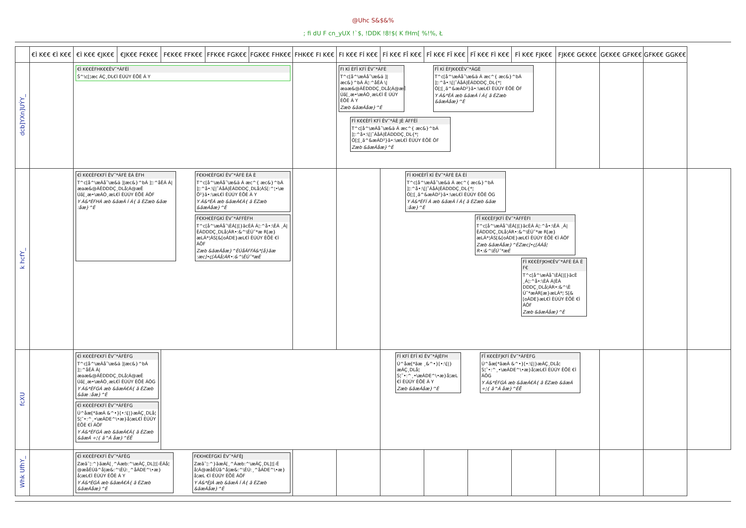@Uhc S&$&%
; fi dU F cn_yUX !`$, !DDK !8!$( K fHm[ %!%, Ł
| | €Ì K€€ €Ì K€€ | €Ì K€€ €JK€€ | €JK€€ F€K€€ | F€K€€ FFK€€ | FFK€€ FGK€€ | FGK€€ FHK€€ | FHK€€ FI K€€ | FI K€€ FÍ K€€ | FÍ K€€ FÎ K€€ | FÎ K€€ FÏ K€€ | FÏ K€€ FÌ K€€ | FÌ K€€ FJK€€ | FJK€€ G€K€€ | G€K€€ GFK€€ | GFK€€ GGK€€ | |
| --- | --- | --- | --- | --- | --- | --- | --- | --- | --- | --- | --- | --- | --- | --- | --- | --- |
| dcb]YXn]UÝY_ | | €Ì K€€ÈFHK€€ÊV˜*ÁFÈÌ Š^\c[¦æc ÁÇ¸DL€Ì ÈÚÚY ÈÖÈ Á Y | | | | | | FI KÍ ÈFÎ KFÍ ÊV˜*ÁFÈ T^c[å^\æÁå˜\æ&ä ]/æc&}^bÁ Á¦:^åÈÁ \/æaæ&@ÁÈDDDÇ¸DLå¦Á@æÈ Úã[¸æ•\æÁÒ¸æL€Ì È ÚÚY ÈÖÈ Á Y Zæb &ãæÁåæ}^È FÎ KÍ ÈFJK€€ÊV˜*ÁGÈ T^c[å^\æÁå˜\æ&ä Á æc^{ æc&}^bÁ ]¦:^å•:\[/˜ÁåÁ/ÈÁDDDÇ¸DL{*¦ Ò[¦[¸ã^&æÁD²}ã•:\æL€Ì ÈÚÚY ÈÖÈ ÔF Y Á&*ÈÁ æb &ãæÁ Í Á{ ã ÈZæb &ãæÁåæ}^È FÍ K€€ÈFÎ KFÍ ÊV˜*ÁÈ JÈ ÁFFÈÍ T^c[å^\æÁå˜\æ&ä Á æc^{ æc&}^bÁ ]¦:^å•:\[/˜ÁåÁ/ÈÁDDDÇ¸DL{*¦ Ò[¦[¸ã^&æÁD²}ã•:\æL€Ì ÈÚÚY ÈÖÈ ÔF Zæb &ãæÁåæ}^È | | | | | | | | |
| k hcfY_ | | €Ì K€€ÈF€KFÍ ÊV˜*ÁFÈ ÈÁ ÈFH T^c[å^\æÁå˜\æ&ä ]/æc&}^bÁ ]¦:^åÈÁ Á/æaæ&@ÁÈDDDÇ¸DLå¦Á@æÈ Úã[¸æ•\æÁÒ¸æL€Ì ÈÚÚY ÈÖÈ ÁÔF Y Á&*ÈFHÁ æb &ãæÁ Í Á{ ã ÈZæb &ãæ :åæ}^È F€KH€ÈFGKÍ ÊV˜*ÁFÈ ÈÁ È T^c[å^\æÁå˜\æ&ä Á æc^{ æc&}^bÁ ]¦:^å•:\[/˜ÁåÁ/ÈÁDDDÇ¸DLå¦ÁS[:^¦•\æ Ö²}ã•:\æL€Ì ÈÚÚY ÈÖÈ Á Y Y Á&*ÈÁ æb &ãæÁ€Á{ ã ÈZæb &ãæÁåæ}^È F€KH€ÈFGKÍ ÊV˜*ÁFFÈFH T^c[å^\æÁå˜\ÈÁ[/[}ãcÈÁ Á¦:^å•:\ÈÁ ¸Á/ÈÁDDDÇ¸DLå¦ÁR•:&^\ÈÚ˜*æ R[æ}æLÁ*¦ÁS[&[oÁDE}æL€Ì ÈÚÚY ÈÖÈ €Ì ÁÔF Zæb &ãæÁåæ}^ÈÚåÁFFÁ&*[å}ãæ :æc]•ç[ÁÁå¦ÁR•:&^\ÈÚ˜*æÈ | | | | | | | FÍ KH€ÈFÏ KÍ ÊV˜*ÁFÈ ÈÁ ÈÍ T^c[å^\æÁå˜\æ&ä Á æc^{ æc&}^bÁ ]¦:^å•:\[/˜ÁåÁ/ÈÁDDDÇ¸DL{*¦ Ò[¦[¸ã^&æÁD²}ã•:\æL€Ì ÈÚÚY ÈÖÈ ÔG Y Á&*ÈFÍ Á æb &ãæÁ Í Á{ ã ÈZæb &ãæ :åæ}^È FÏ K€€ÈFJKFÍ ÊV˜*ÁFFÈFI T^c[å^\æÁå˜\ÈÁ[/[}ãcÈÁ Á¦:^å•:\ÈÁ ¸Á/ÈÁDDDÇ¸DLå¦ÁR•:&^\ÈÚ˜*æ R[æ}æLÁ*¦ÁS[&[oÁDE}æL€Ì ÈÚÚY ÈÖÈ €Ì ÁÔF Zæb &ãæÁåæ}^ÈZæc]•ç[ÁÁå¦ R•:&^\ÈÚ˜*æÈ FÌ K€€ÈFJKH€ÊV˜*ÁFÈ ÈÁ È F€ T^c[å^\æÁå˜\ÈÁ[/[}ãcÈ ¸Á¦:^å•:\ÈÁ Á/ÈÁ DDDÇ¸DLå¦ÁR•:&^\È Ú˜*æÁR[æ}æLÁ*¦ S[&[oÁDE}æL€Ì ÈÚÚY ÈÖÈ €Ì ÁÔF Zæb &ãæÁåæ}^È | | | | | | | |
| fcXU | | €Ì K€€ÈF€KFÍ ÊV˜*ÁFÈFG T^c[å^\æÁå˜\æ&ä ]/æc&}^bÁ ]¦:^åÈÁ Á/æaæ&@ÁÈDDDÇ¸DLå¦Á@æÈ Úã[¸æ•\æÁÒ¸æL€Ì ÈÚÚY ÈÖÈ ÁÔG Y Á&*ÈFGÁ æb &ãæÁ€Á{ ã ÈZæb &ãæ :åæ}^È €Ì K€€ÈF€KFÍ ÊV˜*ÁFÈFG Ú^åæ[*ãæÁ &^•}[•:\[/}æÁÇ¸DLå¦ S¦˜•:^¸•\æÁDE^\•æ}å¦æL€Ì ÈÚÚY ÈÖÈ €Ì ÁÔF Y Á&*ÈFGÁ æb &ãæÁ€Á{ ã ÈZæb &ãæÁ ÷¦{ ã^Á åæ}^ÈË | | | | | | | FÍ KFÍ ÈFÎ KÍ ÊV˜*ÁJÈFH Ú^åæ[*ãæ ¸&^•}[•:\[/}æÁÇ¸DLå¦ S¦˜•:^¸•\æÁDE^\•æ}å¦æL €Ì ÈÚÚY ÈÖÈ Á Y Zæb &ãæÁåæ}^È FÏ K€€ÈFJKFÍ ÊV˜*ÁFÈFG Ú^åæ[*ãæÁ &^•}[•:\[/}æÁÇ¸DLå¦ S¦˜•:^¸•\æÁDE^\•æ}å¦æL€Ì ÈÚÚY ÈÖÈ €Ì ÁÔG Y Á&*ÈFGÁ æb &ãæÁ€Á{ ã ÈZæb &ãæÁ ÷¦{ ã^Á åæ}^ÈË | | | | | | | |
| Whk UfhY_ | | €Ì K€€ÈF€KFÍ ÊV˜*ÁFÈG Zæã˜¦:^}ãæÁ[¸^Áæb:^\æÁÇ¸DL]¦[-ÈÁå¦ @æåÈÚã^å/æ&:^\ÈÚ:¸^åÁDE^\•æ}å¦æL€Ì ÈÚÚY ÈÖÈ Á Y Y Á&*ÈGÁ æb &ãæÁ€Á{ ã ÈZæb &ãæÁåæ}^È F€KH€ÈFGKÍ ÊV˜*ÁFÈJ Zæã˜¦:^}ãæÁ[¸^Áæb:^\æÁÇ¸DL]¦[-È å¦Á@æåÈÚã^å/æ&:^\ÈÚ:¸^åÁDE^\•æ}å¦æL €Ì ÈÚÚY ÈÖÈ ÁÔF Y Á&*ÈJÁ æb &ãæÁ Í Á{ ã ÈZæb &ãæÁåæ}^È | | | | | | | | | | | | | | |